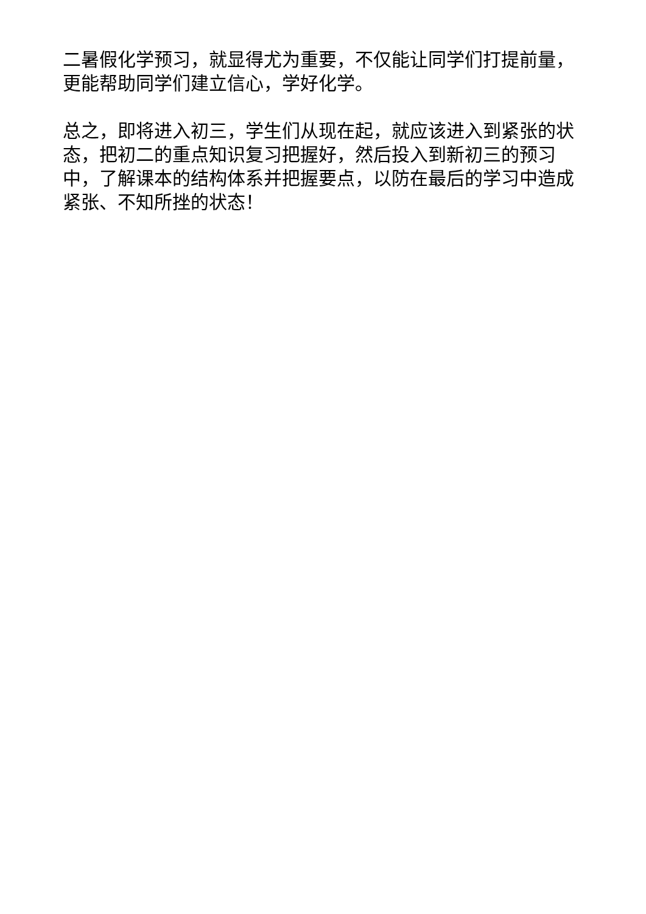二暑假化学预习，就显得尤为重要，不仅能让同学们打提前量，更能帮助同学们建立信心，学好化学。
总之，即将进入初三，学生们从现在起，就应该进入到紧张的状态，把初二的重点知识复习把握好，然后投入到新初三的预习中，了解课本的结构体系并把握要点，以防在最后的学习中造成紧张、不知所挫的状态！